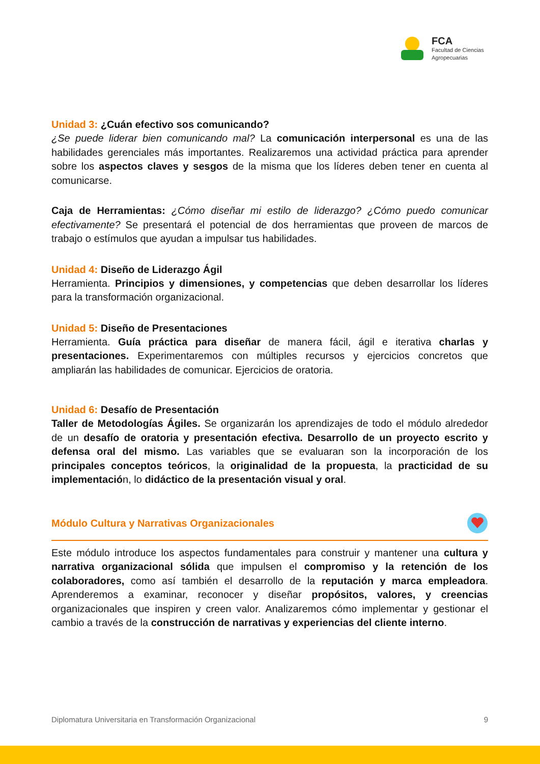FCA
Facultad de Ciencias
Agropecuarias
Unidad 3: ¿Cuán efectivo sos comunicando?
¿Se puede liderar bien comunicando mal? La comunicación interpersonal es una de las habilidades gerenciales más importantes. Realizaremos una actividad práctica para aprender sobre los aspectos claves y sesgos de la misma que los líderes deben tener en cuenta al comunicarse.
Caja de Herramientas: ¿Cómo diseñar mi estilo de liderazgo? ¿Cómo puedo comunicar efectivamente? Se presentará el potencial de dos herramientas que proveen de marcos de trabajo o estímulos que ayudan a impulsar tus habilidades.
Unidad 4: Diseño de Liderazgo Ágil
Herramienta. Principios y dimensiones, y competencias que deben desarrollar los líderes para la transformación organizacional.
Unidad 5: Diseño de Presentaciones
Herramienta. Guía práctica para diseñar de manera fácil, ágil e iterativa charlas y presentaciones. Experimentaremos con múltiples recursos y ejercicios concretos que ampliarán las habilidades de comunicar. Ejercicios de oratoria.
Unidad 6: Desafío de Presentación
Taller de Metodologías Ágiles. Se organizarán los aprendizajes de todo el módulo alrededor de un desafío de oratoria y presentación efectiva. Desarrollo de un proyecto escrito y defensa oral del mismo. Las variables que se evaluaran son la incorporación de los principales conceptos teóricos, la originalidad de la propuesta, la practicidad de su implementación, lo didáctico de la presentación visual y oral.
Módulo Cultura y Narrativas Organizacionales
Este módulo introduce los aspectos fundamentales para construir y mantener una cultura y narrativa organizacional sólida que impulsen el compromiso y la retención de los colaboradores, como así también el desarrollo de la reputación y marca empleadora. Aprenderemos a examinar, reconocer y diseñar propósitos, valores, y creencias organizacionales que inspiren y creen valor. Analizaremos cómo implementar y gestionar el cambio a través de la construcción de narrativas y experiencias del cliente interno.
Diplomatura Universitaria en Transformación Organizacional 9